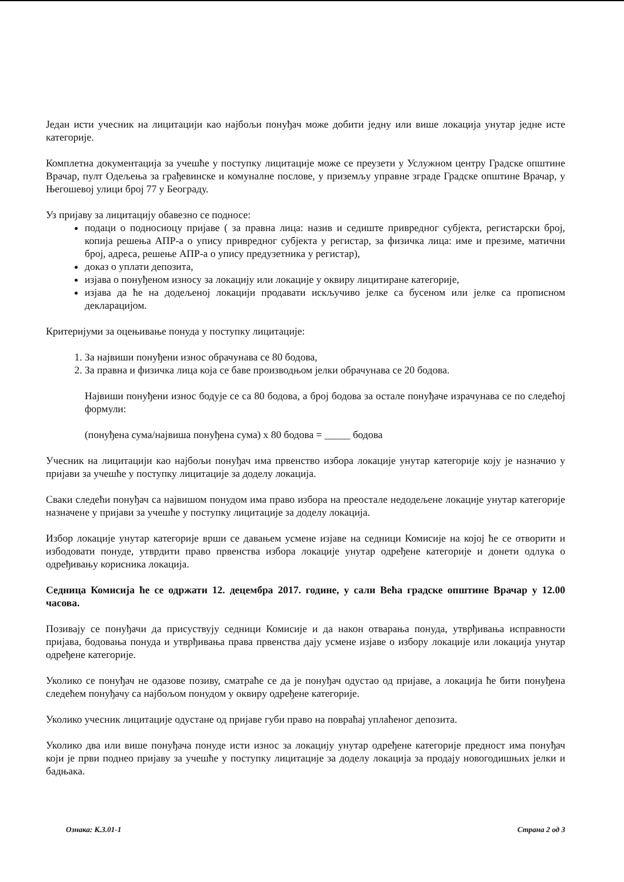Један исти учесник на лицитацији као најбољи понуђач може добити једну или више локација унутар једне исте категорије.
Комплетна документација за учешће у поступку лицитације може се преузети у Услужном центру Градске општине Врачар, пулт Одељења за грађевинске и комуналне послове, у приземљу управне зграде Градске општине Врачар, у Његошевој улици број 77 у Београду.
Уз пријаву за лицитацију обавезно се подносе:
подаци о подносиоцу пријаве ( за правна лица: назив и седиште привредног субјекта, регистарски број, копија решења АПР-а о упису привредног субјекта у регистар, за физичка лица: име и презиме, матични број, адреса, решење АПР-а о упису предузетника у регистар),
доказ о уплати депозита,
изјава о понуђеном износу за локацију или локације у оквиру лицитиране категорије,
изјава да ће на додељеној локацији продавати искључиво јелке са бусеном или јелке са прописном декларацијом.
Критеријуми за оцењивање понуда у поступку лицитације:
1. За највиши понуђени износ обрачунава се 80 бодова,
2. За правна и физичка лица која се баве производњом јелки обрачунава се 20 бодова.
Највиши понуђени износ бодује се са 80 бодова, а број бодова за остале понуђаче израчунава се по следећој формули:
(понуђена сума/највиша понуђена сума) x 80 бодова = _____ бодова
Учесник на лицитацији као најбољи понуђач има првенство избора локације унутар категорије коју је назначио у пријави за учешће у поступку лицитације за доделу локација.
Сваки следећи понуђач са највишом понудом има право избора на преостале недодељене локације унутар категорије назначене у пријави за учешће у поступку лицитације за доделу локација.
Избор локације унутар категорије врши се давањем усмене изјаве на седници Комисије на којој ће се отворити и избодовати понуде, утврдити право првенства избора локације унутар одређене категорије и донети одлука о одређивању корисника локација.
Седница Комисија ће се одржати 12. децембра 2017. године, у сали Већа градске општине Врачар у 12.00 часова.
Позивају се понуђачи да присуствују седници Комисије и да након отварања понуда, утврђивања исправности пријава, бодовања понуда и утврђивања права првенства дају усмене изјаве о избору локације или локација унутар одређене категорије.
Уколико се понуђач не одазове позиву, сматраће се да је понуђач одустао од пријаве, а локација ће бити понуђена следећем понуђачу са најбољом понудом у оквиру одређене категорије.
Уколико учесник лицитације одустане од пријаве губи право на повраћај уплаћеног депозита.
Уколико два или више понуђача понуде исти износ за локацију унутар одређене категорије предност има понуђач који је први поднео пријаву за учешће у поступку лицитације за доделу локација за продају новогодишњих јелки и бадњака.
Ознака: К.3.01-1 Страна 2 од 3